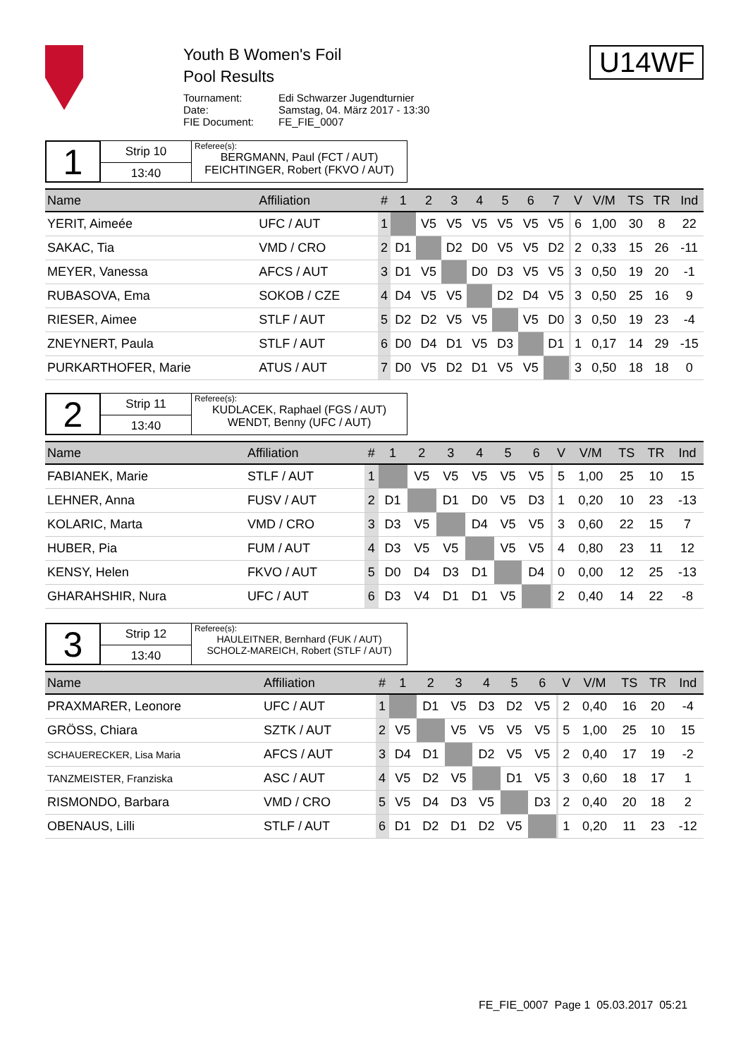Youth B Women's Foil
Pool Results
Tournament: Edi Schwarzer Jugendturnier
Date: Samstag, 04. März 2017 - 13:30
FIE Document: FE_FIE_0007
U14WF
1
Strip 10
13:40
Referee(s):
BERGMANN, Paul (FCT / AUT)
FEICHTINGER, Robert (FKVO / AUT)
| Name | Affiliation | # | 1 | 2 | 3 | 4 | 5 | 6 | 7 | | V | V/M | TS | TR | Ind |
| --- | --- | --- | --- | --- | --- | --- | --- | --- | --- | --- | --- | --- | --- | --- | --- |
| YERIT, Aimeée | UFC / AUT | 1 | | V5 | V5 | V5 | V5 | V5 | V5 | | 6 | 1,00 | 30 | 8 | 22 |
| SAKAC, Tia | VMD / CRO | 2 | D1 | | D2 | D0 | V5 | V5 | D2 | | 2 | 0,33 | 15 | 26 | -11 |
| MEYER, Vanessa | AFCS / AUT | 3 | D1 | V5 | | D0 | D3 | V5 | V5 | | 3 | 0,50 | 19 | 20 | -1 |
| RUBASOVA, Ema | SOKOB / CZE | 4 | D4 | V5 | V5 | | D2 | D4 | V5 | | 3 | 0,50 | 25 | 16 | 9 |
| RIESER, Aimee | STLF / AUT | 5 | D2 | D2 | V5 | V5 | | V5 | D0 | | 3 | 0,50 | 19 | 23 | -4 |
| ZNEYNERT, Paula | STLF / AUT | 6 | D0 | D4 | D1 | V5 | D3 | | D1 | | 1 | 0,17 | 14 | 29 | -15 |
| PURKARTHOFER, Marie | ATUS / AUT | 7 | D0 | V5 | D2 | D1 | V5 | V5 | | | 3 | 0,50 | 18 | 18 | 0 |
2
Strip 11
13:40
Referee(s):
KUDLACEK, Raphael (FGS / AUT)
WENDT, Benny (UFC / AUT)
| Name | Affiliation | # | 1 | 2 | 3 | 4 | 5 | 6 | | V | V/M | TS | TR | Ind |
| --- | --- | --- | --- | --- | --- | --- | --- | --- | --- | --- | --- | --- | --- | --- |
| FABIANEK, Marie | STLF / AUT | 1 | | V5 | V5 | V5 | V5 | V5 | | 5 | 1,00 | 25 | 10 | 15 |
| LEHNER, Anna | FUSV / AUT | 2 | D1 | | D1 | D0 | V5 | D3 | | 1 | 0,20 | 10 | 23 | -13 |
| KOLARIC, Marta | VMD / CRO | 3 | D3 | V5 | | D4 | V5 | V5 | | 3 | 0,60 | 22 | 15 | 7 |
| HUBER, Pia | FUM / AUT | 4 | D3 | V5 | V5 | | V5 | V5 | | 4 | 0,80 | 23 | 11 | 12 |
| KENSY, Helen | FKVO / AUT | 5 | D0 | D4 | D3 | D1 | | D4 | | 0 | 0,00 | 12 | 25 | -13 |
| GHARAHSHIR, Nura | UFC / AUT | 6 | D3 | V4 | D1 | D1 | V5 | | | 2 | 0,40 | 14 | 22 | -8 |
3
Strip 12
13:40
Referee(s):
HAULEITNER, Bernhard (FUK / AUT)
SCHOLZ-MAREICH, Robert (STLF / AUT)
| Name | Affiliation | # | 1 | 2 | 3 | 4 | 5 | 6 | | V | V/M | TS | TR | Ind |
| --- | --- | --- | --- | --- | --- | --- | --- | --- | --- | --- | --- | --- | --- | --- |
| PRAXMARER, Leonore | UFC / AUT | 1 | | D1 | V5 | D3 | D2 | V5 | | 2 | 0,40 | 16 | 20 | -4 |
| GRÖSS, Chiara | SZTK / AUT | 2 | V5 | | V5 | V5 | V5 | V5 | | 5 | 1,00 | 25 | 10 | 15 |
| SCHAUERECKER, Lisa Maria | AFCS / AUT | 3 | D4 | D1 | | D2 | V5 | V5 | | 2 | 0,40 | 17 | 19 | -2 |
| TANZMEISTER, Franziska | ASC / AUT | 4 | V5 | D2 | V5 | | D1 | V5 | | 3 | 0,60 | 18 | 17 | 1 |
| RISMONDO, Barbara | VMD / CRO | 5 | V5 | D4 | D3 | V5 | | D3 | | 2 | 0,40 | 20 | 18 | 2 |
| OBENAUS, Lilli | STLF / AUT | 6 | D1 | D2 | D1 | D2 | V5 | | | 1 | 0,20 | 11 | 23 | -12 |
FE_FIE_0007 Page 1 05.03.2017 05:21